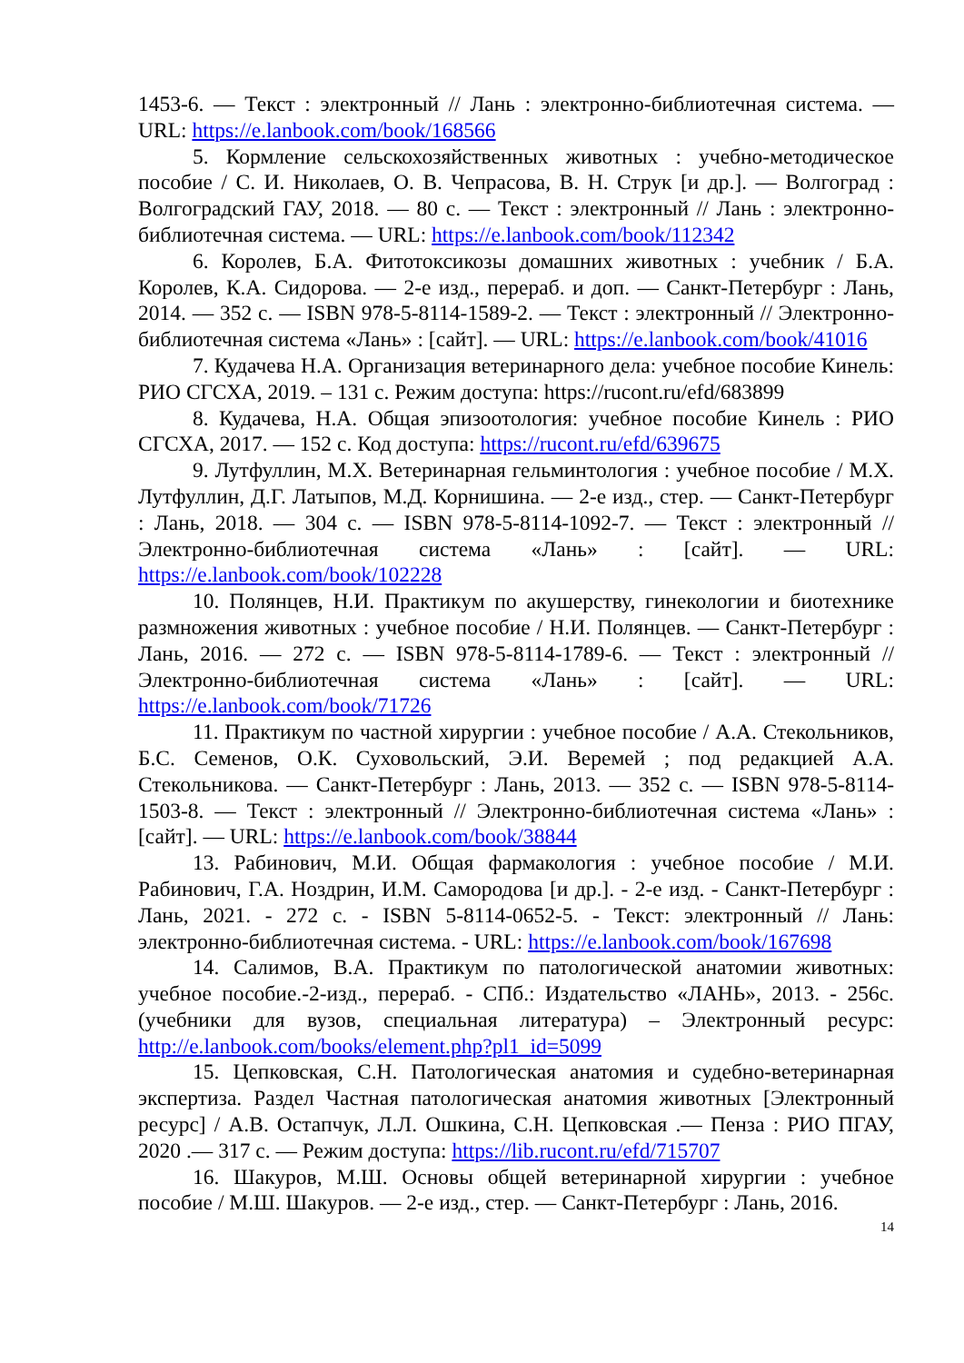1453-6. — Текст : электронный // Лань : электронно-библиотечная система. — URL: https://e.lanbook.com/book/168566
5. Кормление сельскохозяйственных животных : учебно-методическое пособие / С. И. Николаев, О. В. Чепрасова, В. Н. Струк [и др.]. — Волгоград : Волгоградский ГАУ, 2018. — 80 с. — Текст : электронный // Лань : электронно-библиотечная система. — URL: https://e.lanbook.com/book/112342
6. Королев, Б.А. Фитотоксикозы домашних животных : учебник / Б.А. Королев, К.А. Сидорова. — 2-е изд., перераб. и доп. — Санкт-Петербург : Лань, 2014. — 352 с. — ISBN 978-5-8114-1589-2. — Текст : электронный // Электронно-библиотечная система «Лань» : [сайт]. — URL: https://e.lanbook.com/book/41016
7. Кудачева Н.А. Организация ветеринарного дела: учебное пособие Кинель: РИО СГСХА, 2019. – 131 с. Режим доступа: https://rucont.ru/efd/683899
8. Кудачева, Н.А. Общая эпизоотология: учебное пособие Кинель : РИО СГСХА, 2017. — 152 с. Код доступа: https://rucont.ru/efd/639675
9. Лутфуллин, М.Х. Ветеринарная гельминтология : учебное пособие / М.Х. Лутфуллин, Д.Г. Латыпов, М.Д. Корнишина. — 2-е изд., стер. — Санкт-Петербург : Лань, 2018. — 304 с. — ISBN 978-5-8114-1092-7. — Текст : электронный // Электронно-библиотечная система «Лань» : [сайт]. — URL: https://e.lanbook.com/book/102228
10. Полянцев, Н.И. Практикум по акушерству, гинекологии и биотехнике размножения животных : учебное пособие / Н.И. Полянцев. — Санкт-Петербург : Лань, 2016. — 272 с. — ISBN 978-5-8114-1789-6. — Текст : электронный // Электронно-библиотечная система «Лань» : [сайт]. — URL: https://e.lanbook.com/book/71726
11. Практикум по частной хирургии : учебное пособие / А.А. Стекольников, Б.С. Семенов, О.К. Суховольский, Э.И. Веремей ; под редакцией А.А. Стекольникова. — Санкт-Петербург : Лань, 2013. — 352 с. — ISBN 978-5-8114-1503-8. — Текст : электронный // Электронно-библиотечная система «Лань» : [сайт]. — URL: https://e.lanbook.com/book/38844
13. Рабинович, М.И. Общая фармакология : учебное пособие / М.И. Рабинович, Г.А. Ноздрин, И.М. Самородова [и др.]. - 2-е изд. - Санкт-Петербург : Лань, 2021. - 272 с. - ISBN 5-8114-0652-5. - Текст: электронный // Лань: электронно-библиотечная система. - URL: https://e.lanbook.com/book/167698
14. Салимов, В.А. Практикум по патологической анатомии животных: учебное пособие.-2-изд., перераб. - СПб.: Издательство «ЛАНЬ», 2013. - 256с. (учебники для вузов, специальная литература) – Электронный ресурс: http://e.lanbook.com/books/element.php?pl1_id=5099
15. Цепковская, С.Н. Патологическая анатомия и судебно-ветеринарная экспертиза. Раздел Частная патологическая анатомия животных [Электронный ресурс] / А.В. Остапчук, Л.Л. Ошкина, С.Н. Цепковская .— Пенза : РИО ПГАУ, 2020 .— 317 с. — Режим доступа: https://lib.rucont.ru/efd/715707
16. Шакуров, М.Ш. Основы общей ветеринарной хирургии : учебное пособие / М.Ш. Шакуров. — 2-е изд., стер. — Санкт-Петербург : Лань, 2016.
14